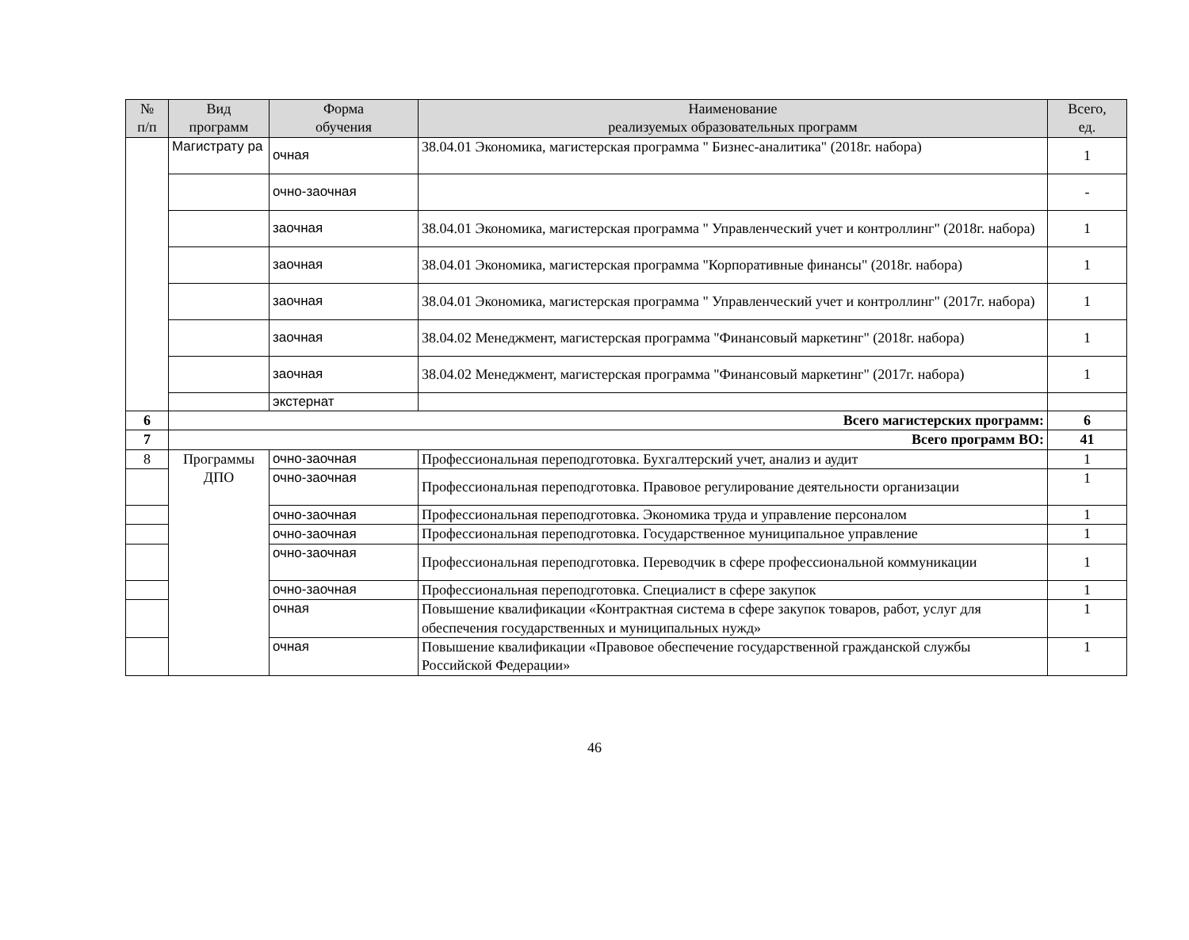| № п/п | Вид программ | Форма обучения | Наименование реализуемых образовательных программ | Всего, ед. |
| --- | --- | --- | --- | --- |
| | Магистрату ра | очная | 38.04.01 Экономика, магистерская программа " Бизнес-аналитика" (2018г. набора) | 1 |
| | | очно-заочная | | - |
| | | заочная | 38.04.01 Экономика, магистерская программа " Управленческий учет и контроллинг" (2018г. набора) | 1 |
| | | заочная | 38.04.01 Экономика, магистерская программа "Корпоративные финансы" (2018г. набора) | 1 |
| | | заочная | 38.04.01 Экономика, магистерская программа " Управленческий учет и контроллинг" (2017г. набора) | 1 |
| | | заочная | 38.04.02 Менеджмент, магистерская программа "Финансовый маркетинг" (2018г. набора) | 1 |
| | | заочная | 38.04.02 Менеджмент, магистерская программа "Финансовый маркетинг" (2017г. набора) | 1 |
| | | экстернат | | |
| 6 | Всего магистерских программ: | | | 6 |
| 7 | Всего программ ВО: | | | 41 |
| 8 | Программы ДПО | очно-заочная | Профессиональная переподготовка. Бухгалтерский учет, анализ и аудит | 1 |
| | | очно-заочная | Профессиональная переподготовка. Правовое регулирование деятельности организации | 1 |
| | | очно-заочная | Профессиональная переподготовка. Экономика труда и управление персоналом | 1 |
| | | очно-заочная | Профессиональная переподготовка. Государственное муниципальное управление | 1 |
| | | очно-заочная | Профессиональная переподготовка. Переводчик в сфере профессиональной коммуникации | 1 |
| | | очно-заочная | Профессиональная переподготовка. Специалист в сфере закупок | 1 |
| | | очная | Повышение квалификации «Контрактная система в сфере закупок товаров, работ, услуг для обеспечения государственных и муниципальных нужд» | 1 |
| | | очная | Повышение квалификации «Правовое обеспечение государственной гражданской службы Российской Федерации» | 1 |
46